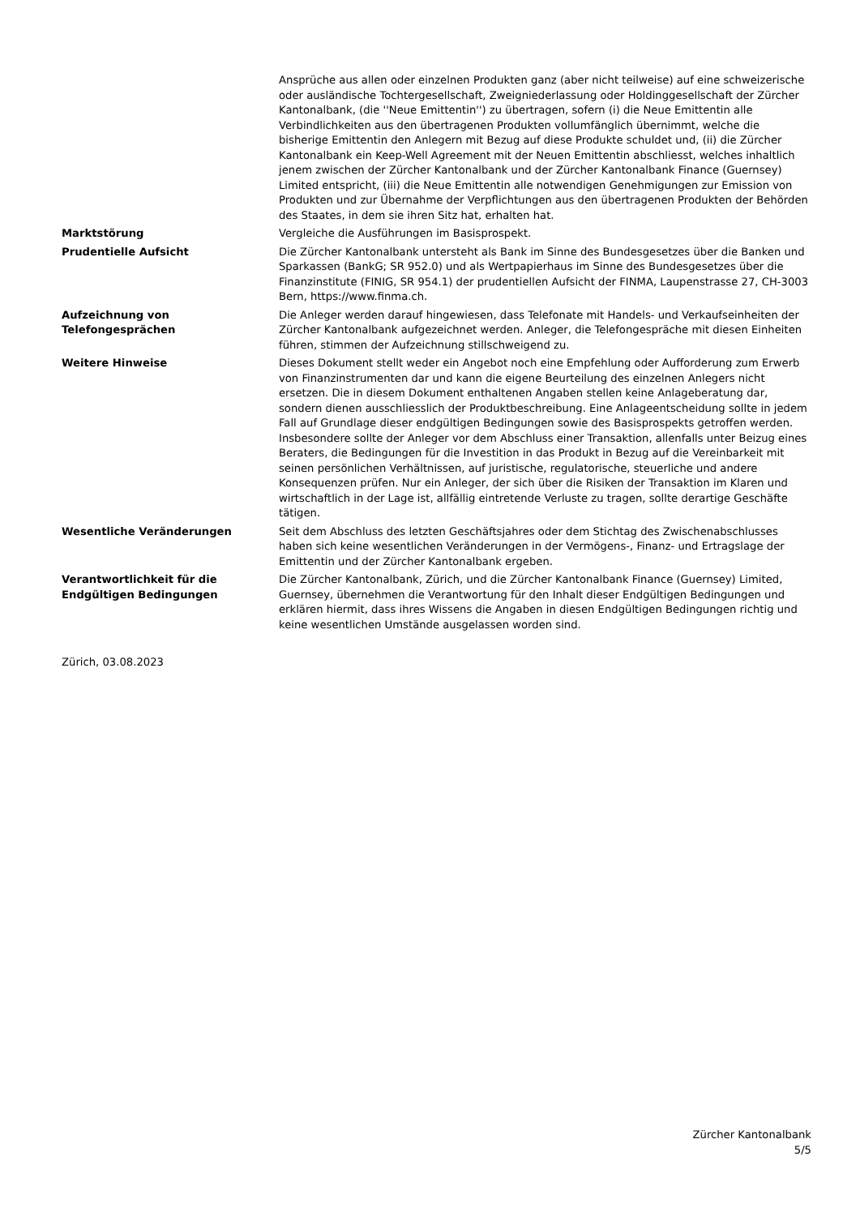| | Ansprüche aus allen oder einzelnen Produkten ganz (aber nicht teilweise) auf eine schweizerische oder ausländische Tochtergesellschaft, Zweigniederlassung oder Holdinggesellschaft der Zürcher Kantonalbank, (die ''Neue Emittentin'') zu übertragen, sofern (i) die Neue Emittentin alle Verbindlichkeiten aus den übertragenen Produkten vollumfänglich übernimmt, welche die bisherige Emittentin den Anlegern mit Bezug auf diese Produkte schuldet und, (ii) die Zürcher Kantonalbank ein Keep-Well Agreement mit der Neuen Emittentin abschliesst, welches inhaltlich jenem zwischen der Zürcher Kantonalbank und der Zürcher Kantonalbank Finance (Guernsey) Limited entspricht, (iii) die Neue Emittentin alle notwendigen Genehmigungen zur Emission von Produkten und zur Übernahme der Verpflichtungen aus den übertragenen Produkten der Behörden des Staates, in dem sie ihren Sitz hat, erhalten hat. |
| Marktstörung | Vergleiche die Ausführungen im Basisprospekt. |
| Prudentielle Aufsicht | Die Zürcher Kantonalbank untersteht als Bank im Sinne des Bundesgesetzes über die Banken und Sparkassen (BankG; SR 952.0) und als Wertpapierhaus im Sinne des Bundesgesetzes über die Finanzinstitute (FINIG, SR 954.1) der prudentiellen Aufsicht der FINMA, Laupenstrasse 27, CH-3003 Bern, https://www.finma.ch. |
| Aufzeichnung von Telefongesprächen | Die Anleger werden darauf hingewiesen, dass Telefonate mit Handels- und Verkaufseinheiten der Zürcher Kantonalbank aufgezeichnet werden. Anleger, die Telefongespräche mit diesen Einheiten führen, stimmen der Aufzeichnung stillschweigend zu. |
| Weitere Hinweise | Dieses Dokument stellt weder ein Angebot noch eine Empfehlung oder Aufforderung zum Erwerb von Finanzinstrumenten dar und kann die eigene Beurteilung des einzelnen Anlegers nicht ersetzen. Die in diesem Dokument enthaltenen Angaben stellen keine Anlageberatung dar, sondern dienen ausschliesslich der Produktbeschreibung. Eine Anlageentscheidung sollte in jedem Fall auf Grundlage dieser endgültigen Bedingungen sowie des Basisprospekts getroffen werden. Insbesondere sollte der Anleger vor dem Abschluss einer Transaktion, allenfalls unter Beizug eines Beraters, die Bedingungen für die Investition in das Produkt in Bezug auf die Vereinbarkeit mit seinen persönlichen Verhältnissen, auf juristische, regulatorische, steuerliche und andere Konsequenzen prüfen. Nur ein Anleger, der sich über die Risiken der Transaktion im Klaren und wirtschaftlich in der Lage ist, allfällig eintretende Verluste zu tragen, sollte derartige Geschäfte tätigen. |
| Wesentliche Veränderungen | Seit dem Abschluss des letzten Geschäftsjahres oder dem Stichtag des Zwischenabschlusses haben sich keine wesentlichen Veränderungen in der Vermögens-, Finanz- und Ertragslage der Emittentin und der Zürcher Kantonalbank ergeben. |
| Verantwortlichkeit für die Endgültigen Bedingungen | Die Zürcher Kantonalbank, Zürich, und die Zürcher Kantonalbank Finance (Guernsey) Limited, Guernsey, übernehmen die Verantwortung für den Inhalt dieser Endgültigen Bedingungen und erklären hiermit, dass ihres Wissens die Angaben in diesen Endgültigen Bedingungen richtig und keine wesentlichen Umstände ausgelassen worden sind. |
Zürich, 03.08.2023
Zürcher Kantonalbank
5/5